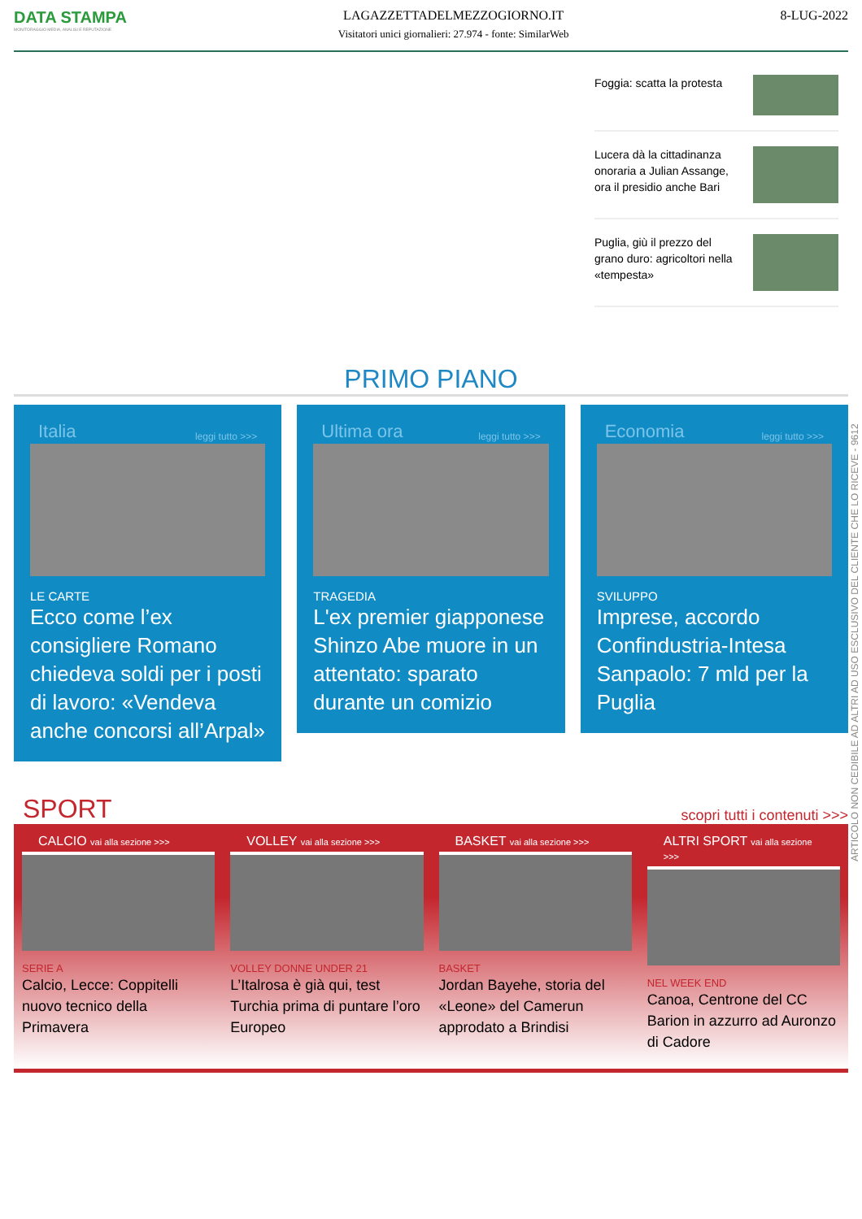DATA STAMPA
MONITORAGGIO MEDIA, ANALISI E REPUTAZIONE
LAGAZZETTADELMEZZOGIORNO.IT
Visitatori unici giornalieri: 27.974 - fonte: SimilarWeb
8-LUG-2022
Foggia: scatta la protesta
Lucera dà la cittadinanza onoraria a Julian Assange, ora il presidio anche Bari
Puglia, giù il prezzo del grano duro: agricoltori nella «tempesta»
PRIMO PIANO
Italia leggi tutto >>>
LE CARTE
Ecco come l’ex consigliere Romano chiedeva soldi per i posti di lavoro: «Vendeva anche concorsi all’Arpal»
Ultima ora leggi tutto >>>
TRAGEDIA
L'ex premier giapponese Shinzo Abe muore in un attentato: sparato durante un comizio
Economia leggi tutto >>>
SVILUPPO
Imprese, accordo Confindustria-Intesa Sanpaolo: 7 mld per la Puglia
SPORT scopri tutti i contenuti >>>
CALCIO vai alla sezione >>>
SERIE A
Calcio, Lecce: Coppitelli nuovo tecnico della Primavera
VOLLEY vai alla sezione >>>
VOLLEY DONNE UNDER 21
L’Italrosa è già qui, test Turchia prima di puntare l’oro Europeo
BASKET vai alla sezione >>>
BASKET
Jordan Bayehe, storia del «Leone» del Camerun approdato a Brindisi
ALTRI SPORT vai alla sezione >>>
NEL WEEK END
Canoa, Centrone del CC Barion in azzurro ad Auronzo di Cadore
ARTICOLO NON CEDIBILE AD ALTRI AD USO ESCLUSIVO DEL CLIENTE CHE LO RICEVE - 9612